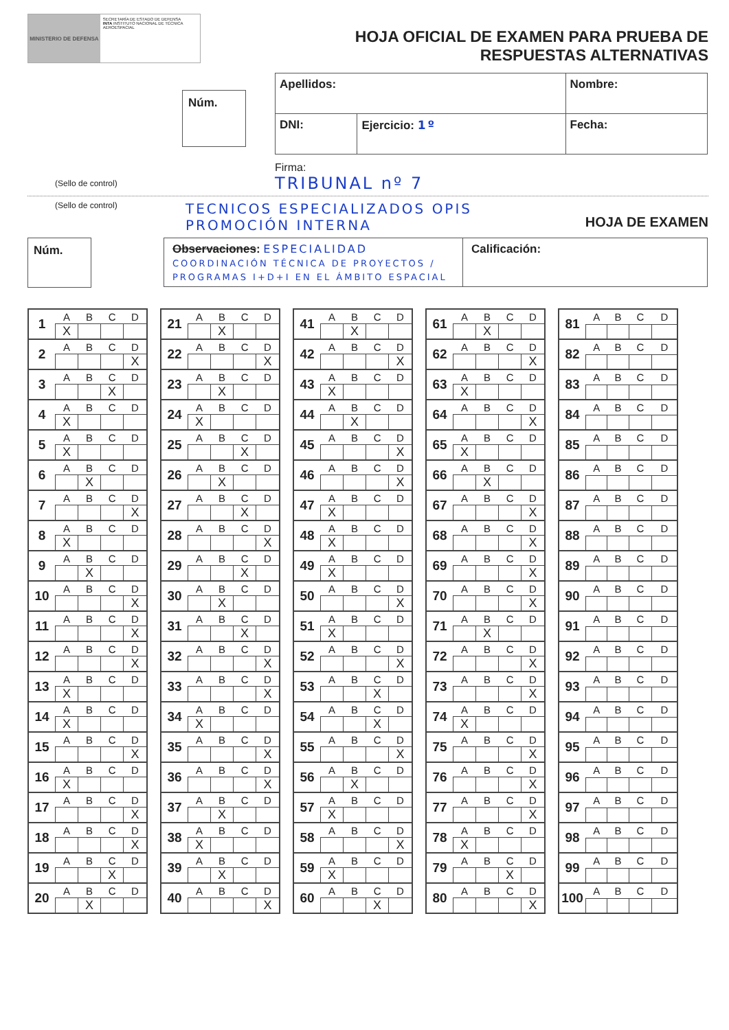MINISTERIO DE DEFENSA
SECRETARÍA DE ESTADO DE DEFENSA
INTA INSTITUTO NACIONAL DE TÉCNICA AEROESPACIAL
HOJA OFICIAL DE EXAMEN PARA PRUEBA DE
RESPUESTAS ALTERNATIVAS
Núm.
| Apellidos: | | Nombre: |
| DNI: | Ejercicio: 1º | Fecha: |
Firma:
(Sello de control) TRIBUNAL nº 7
(Sello de control) TECNICOS ESPECIALIZADOS OPIS
PROMOCIÓN INTERNA HOJA DE EXAMEN
Núm.
Observaciones: ESPECIALIDAD
COORDINACIÓN TÉCNICA DE PROYECTOS / PROGRAMAS I+D+I EN EL ÁMBITO ESPACIAL
Calificación:
| 1 | A | B | C | D |
| | X | | | |
| 2 | A | B | C | D |
| | | | | X |
| 3 | A | B | C | D |
| | | | X | |
| 4 | A | B | C | D |
| | X | | | |
| 5 | A | B | C | D |
| | X | | | |
| 6 | A | B | C | D |
| | | X | | |
| 7 | A | B | C | D |
| | | | | X |
| 8 | A | B | C | D |
| | X | | | |
| 9 | A | B | C | D |
| | | X | | |
| 10 | A | B | C | D |
| | | | | X |
| 11 | A | B | C | D |
| | | | | X |
| 12 | A | B | C | D |
| | | | | X |
| 13 | A | B | C | D |
| | X | | | |
| 14 | A | B | C | D |
| | X | | | |
| 15 | A | B | C | D |
| | | | | X |
| 16 | A | B | C | D |
| | X | | | |
| 17 | A | B | C | D |
| | | | | X |
| 18 | A | B | C | D |
| | | | | X |
| 19 | A | B | C | D |
| | | | X | |
| 20 | A | B | C | D |
| | | X | | |
| 21 | A | B | C | D |
| | | X | | |
| 22 | A | B | C | D |
| | | | | X |
| 23 | A | B | C | D |
| | | X | | |
| 24 | A | B | C | D |
| | X | | | |
| 25 | A | B | C | D |
| | | | X | |
| 26 | A | B | C | D |
| | | X | | |
| 27 | A | B | C | D |
| | | | X | |
| 28 | A | B | C | D |
| | | | | X |
| 29 | A | B | C | D |
| | | | X | |
| 30 | A | B | C | D |
| | | X | | |
| 31 | A | B | C | D |
| | | | X | |
| 32 | A | B | C | D |
| | | | | X |
| 33 | A | B | C | D |
| | | | | X |
| 34 | A | B | C | D |
| | X | | | |
| 35 | A | B | C | D |
| | | | | X |
| 36 | A | B | C | D |
| | | | | X |
| 37 | A | B | C | D |
| | | X | | |
| 38 | A | B | C | D |
| | X | | | |
| 39 | A | B | C | D |
| | | X | | |
| 40 | A | B | C | D |
| | | | | X |
| 41 | A | B | C | D |
| | | X | | |
| 42 | A | B | C | D |
| | | | | X |
| 43 | A | B | C | D |
| | X | | | |
| 44 | A | B | C | D |
| | | X | | |
| 45 | A | B | C | D |
| | | | | X |
| 46 | A | B | C | D |
| | | | | X |
| 47 | A | B | C | D |
| | X | | | |
| 48 | A | B | C | D |
| | X | | | |
| 49 | A | B | C | D |
| | X | | | |
| 50 | A | B | C | D |
| | | | | X |
| 51 | A | B | C | D |
| | X | | | |
| 52 | A | B | C | D |
| | | | | X |
| 53 | A | B | C | D |
| | | | X | |
| 54 | A | B | C | D |
| | | | X | |
| 55 | A | B | C | D |
| | | | | X |
| 56 | A | B | C | D |
| | | X | | |
| 57 | A | B | C | D |
| | X | | | |
| 58 | A | B | C | D |
| | | | | X |
| 59 | A | B | C | D |
| | X | | | |
| 60 | A | B | C | D |
| | | | X | |
| 61 | A | B | C | D |
| | | X | | |
| 62 | A | B | C | D |
| | | | | X |
| 63 | A | B | C | D |
| | X | | | |
| 64 | A | B | C | D |
| | | | | X |
| 65 | A | B | C | D |
| | X | | | |
| 66 | A | B | C | D |
| | | X | | |
| 67 | A | B | C | D |
| | | | | X |
| 68 | A | B | C | D |
| | | | | X |
| 69 | A | B | C | D |
| | | | | X |
| 70 | A | B | C | D |
| | | | | X |
| 71 | A | B | C | D |
| | | X | | |
| 72 | A | B | C | D |
| | | | | X |
| 73 | A | B | C | D |
| | | | | X |
| 74 | A | B | C | D |
| | X | | | |
| 75 | A | B | C | D |
| | | | | X |
| 76 | A | B | C | D |
| | | | | X |
| 77 | A | B | C | D |
| | | | | X |
| 78 | A | B | C | D |
| | X | | | |
| 79 | A | B | C | D |
| | | | X | |
| 80 | A | B | C | D |
| | | | | X |
| 81 | A | B | C | D |
| 82 | A | B | C | D |
| 83 | A | B | C | D |
| 84 | A | B | C | D |
| 85 | A | B | C | D |
| 86 | A | B | C | D |
| 87 | A | B | C | D |
| 88 | A | B | C | D |
| 89 | A | B | C | D |
| 90 | A | B | C | D |
| 91 | A | B | C | D |
| 92 | A | B | C | D |
| 93 | A | B | C | D |
| 94 | A | B | C | D |
| 95 | A | B | C | D |
| 96 | A | B | C | D |
| 97 | A | B | C | D |
| 98 | A | B | C | D |
| 99 | A | B | C | D |
| 100 | A | B | C | D |